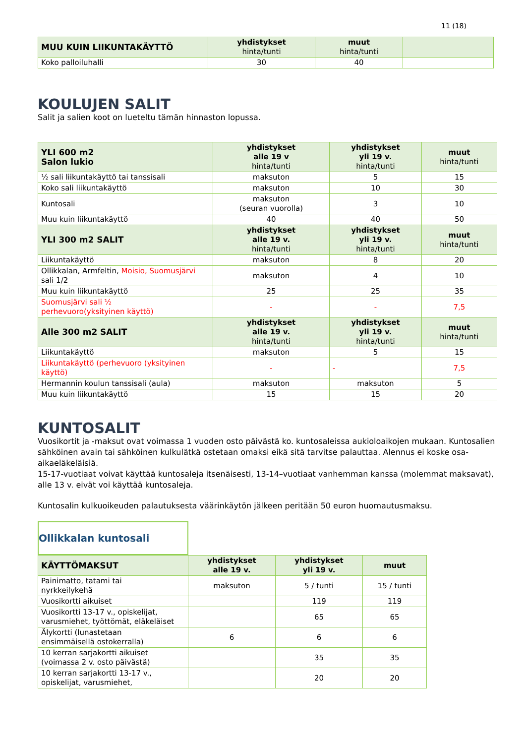11 (18)
| MUU KUIN LIIKUNTAKÄYTTÖ | yhdistykset hinta/tunti | muut hinta/tunti | |
| --- | --- | --- | --- |
| Koko palloiluhalli | 30 | 40 | |
KOULUJEN SALIT
Salit ja salien koot on lueteltu tämän hinnaston lopussa.
| YLI 600 m2 Salon lukio | yhdistykset alle 19 v hinta/tunti | yhdistykset yli 19 v. hinta/tunti | muut hinta/tunti |
| --- | --- | --- | --- |
| ½ sali liikuntakäyttö tai tanssisali | maksuton | 5 | 15 |
| Koko sali liikuntakäyttö | maksuton | 10 | 30 |
| Kuntosali | maksuton (seuran vuorolla) | 3 | 10 |
| Muu kuin liikuntakäyttö | 40 | 40 | 50 |
| YLI 300 m2 SALIT | yhdistykset alle 19 v. hinta/tunti | yhdistykset yli 19 v. hinta/tunti | muut hinta/tunti |
| Liikuntakäyttö | maksuton | 8 | 20 |
| Ollikkalan, Armfeltin, Moisio, Suomusjärvi sali 1/2 | maksuton | 4 | 10 |
| Muu kuin liikuntakäyttö | 25 | 25 | 35 |
| Suomusjärvi sali ½ perhevuoro(yksityinen käyttö) | - | - | 7,5 |
| Alle 300 m2 SALIT | yhdistykset alle 19 v. hinta/tunti | yhdistykset yli 19 v. hinta/tunti | muut hinta/tunti |
| Liikuntakäyttö | maksuton | 5 | 15 |
| Liikuntakäyttö (perhevuoro (yksityinen käyttö) | - | - | 7,5 |
| Hermannin koulun tanssisali (aula) | maksuton | maksuton | 5 |
| Muu kuin liikuntakäyttö | 15 | 15 | 20 |
KUNTOSALIT
Vuosikortit ja -maksut ovat voimassa 1 vuoden osto päivästä ko. kuntosaleissa aukioloaikojen mukaan. Kuntosalien sähköinen avain tai sähköinen kulkulätkä ostetaan omaksi eikä sitä tarvitse palauttaa. Alennus ei koske osa-aikaeläkeläisiä.
15-17-vuotiaat voivat käyttää kuntosaleja itsenäisesti, 13-14–vuotiaat vanhemman kanssa (molemmat maksavat), alle 13 v. eivät voi käyttää kuntosaleja.
Kuntosalin kulkuoikeuden palautuksesta väärinkäytön jälkeen peritään 50 euron huomautusmaksu.
Ollikkalan kuntosali
| KÄYTTÖMAKSUT | yhdistykset alle 19 v. | yhdistykset yli 19 v. | muut |
| --- | --- | --- | --- |
| Painimatto, tatami tai nyrkkeilykehä | maksuton | 5 / tunti | 15 / tunti |
| Vuosikortti aikuiset | | 119 | 119 |
| Vuosikortti 13-17 v., opiskelijat, varusmiehet, työttömät, eläkeläiset | | 65 | 65 |
| Älykortti (lunastetaan ensimmäisellä ostokerralla) | 6 | 6 | 6 |
| 10 kerran sarjakortti aikuiset (voimassa 2 v. osto päivästä) | | 35 | 35 |
| 10 kerran sarjakortti 13-17 v., opiskelijat, varusmiehet, | | 20 | 20 |